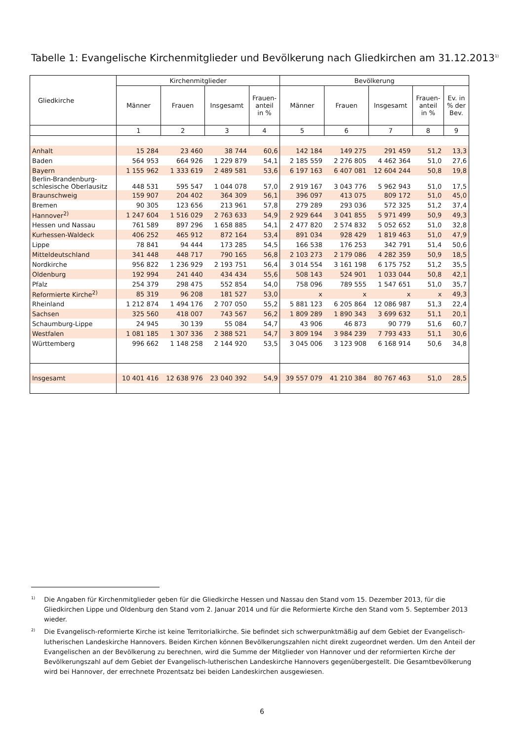Tabelle 1: Evangelische Kirchenmitglieder und Bevölkerung nach Gliedkirchen am 31.12.2013<sup>1)</sup>
| Gliedkirche | Kirchenmitglieder | | | | Bevölkerung | | | | |
| --- | --- | --- | --- | --- | --- | --- | --- | --- | --- |
| | Männer | Frauen | Insgesamt | Frauen- anteil in % | Männer | Frauen | Insgesamt | Frauen- anteil in % | Ev. in % der Bev. |
| | 1 | 2 | 3 | 4 | 5 | 6 | 7 | 8 | 9 |
| Anhalt | 15 284 | 23 460 | 38 744 | 60,6 | 142 184 | 149 275 | 291 459 | 51,2 | 13,3 |
| Baden | 564 953 | 664 926 | 1 229 879 | 54,1 | 2 185 559 | 2 276 805 | 4 462 364 | 51,0 | 27,6 |
| Bayern | 1 155 962 | 1 333 619 | 2 489 581 | 53,6 | 6 197 163 | 6 407 081 | 12 604 244 | 50,8 | 19,8 |
| Berlin-Brandenburg- schlesische Oberlausitz | 448 531 | 595 547 | 1 044 078 | 57,0 | 2 919 167 | 3 043 776 | 5 962 943 | 51,0 | 17,5 |
| Braunschweig | 159 907 | 204 402 | 364 309 | 56,1 | 396 097 | 413 075 | 809 172 | 51,0 | 45,0 |
| Bremen | 90 305 | 123 656 | 213 961 | 57,8 | 279 289 | 293 036 | 572 325 | 51,2 | 37,4 |
| Hannover<sup>2)</sup> | 1 247 604 | 1 516 029 | 2 763 633 | 54,9 | 2 929 644 | 3 041 855 | 5 971 499 | 50,9 | 49,3 |
| Hessen und Nassau | 761 589 | 897 296 | 1 658 885 | 54,1 | 2 477 820 | 2 574 832 | 5 052 652 | 51,0 | 32,8 |
| Kurhessen-Waldeck | 406 252 | 465 912 | 872 164 | 53,4 | 891 034 | 928 429 | 1 819 463 | 51,0 | 47,9 |
| Lippe | 78 841 | 94 444 | 173 285 | 54,5 | 166 538 | 176 253 | 342 791 | 51,4 | 50,6 |
| Mitteldeutschland | 341 448 | 448 717 | 790 165 | 56,8 | 2 103 273 | 2 179 086 | 4 282 359 | 50,9 | 18,5 |
| Nordkirche | 956 822 | 1 236 929 | 2 193 751 | 56,4 | 3 014 554 | 3 161 198 | 6 175 752 | 51,2 | 35,5 |
| Oldenburg | 192 994 | 241 440 | 434 434 | 55,6 | 508 143 | 524 901 | 1 033 044 | 50,8 | 42,1 |
| Pfalz | 254 379 | 298 475 | 552 854 | 54,0 | 758 096 | 789 555 | 1 547 651 | 51,0 | 35,7 |
| Reformierte Kirche<sup>2)</sup> | 85 319 | 96 208 | 181 527 | 53,0 | x | x | x | x | 49,3 |
| Rheinland | 1 212 874 | 1 494 176 | 2 707 050 | 55,2 | 5 881 123 | 6 205 864 | 12 086 987 | 51,3 | 22,4 |
| Sachsen | 325 560 | 418 007 | 743 567 | 56,2 | 1 809 289 | 1 890 343 | 3 699 632 | 51,1 | 20,1 |
| Schaumburg-Lippe | 24 945 | 30 139 | 55 084 | 54,7 | 43 906 | 46 873 | 90 779 | 51,6 | 60,7 |
| Westfalen | 1 081 185 | 1 307 336 | 2 388 521 | 54,7 | 3 809 194 | 3 984 239 | 7 793 433 | 51,1 | 30,6 |
| Württemberg | 996 662 | 1 148 258 | 2 144 920 | 53,5 | 3 045 006 | 3 123 908 | 6 168 914 | 50,6 | 34,8 |
| Insgesamt | 10 401 416 | 12 638 976 | 23 040 392 | 54,9 | 39 557 079 | 41 210 384 | 80 767 463 | 51,0 | 28,5 |
<sup>1)</sup> Die Angaben für Kirchenmitglieder geben für die Gliedkirche Hessen und Nassau den Stand vom 15. Dezember 2013, für die Gliedkirchen Lippe und Oldenburg den Stand vom 2. Januar 2014 und für die Reformierte Kirche den Stand vom 5. September 2013 wieder.
<sup>2)</sup> Die Evangelisch-reformierte Kirche ist keine Territorialkirche. Sie befindet sich schwerpunktmäßig auf dem Gebiet der Evangelisch-lutherischen Landeskirche Hannovers. Beiden Kirchen können Bevölkerungszahlen nicht direkt zugeordnet werden. Um den Anteil der Evangelischen an der Bevölkerung zu berechnen, wird die Summe der Mitglieder von Hannover und der reformierten Kirche der Bevölkerungszahl auf dem Gebiet der Evangelisch-lutherischen Landeskirche Hannovers gegenübergestellt. Die Gesamtbevölkerung wird bei Hannover, der errechnete Prozentsatz bei beiden Landeskirchen ausgewiesen.
6